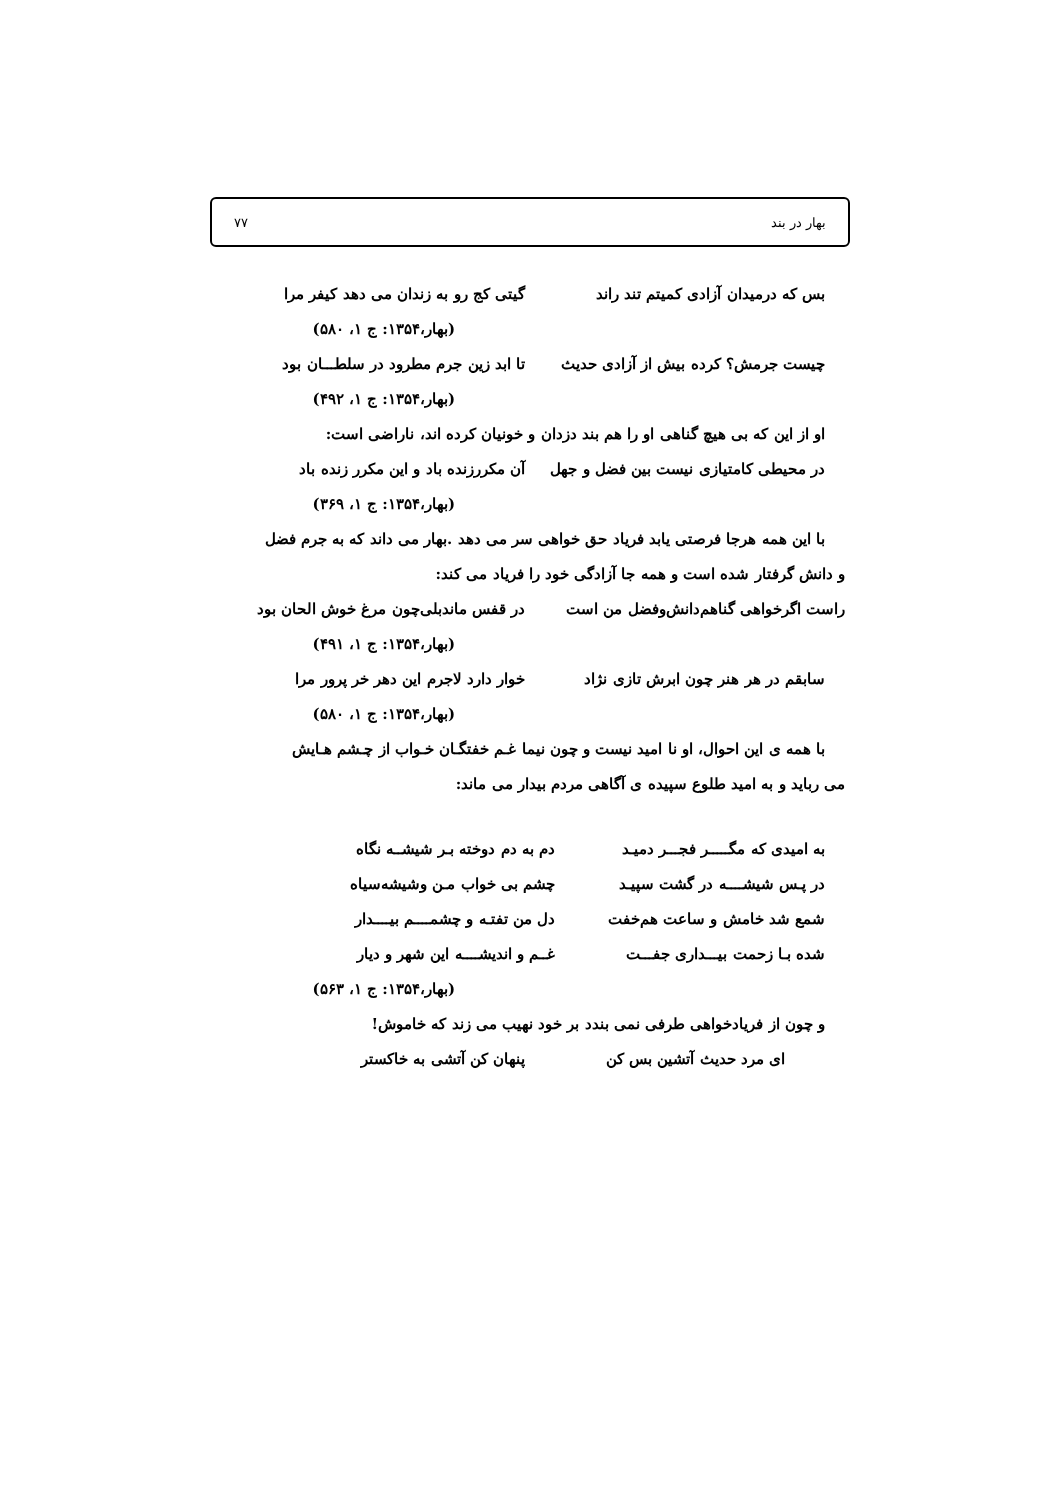بهار در بند ۷۷
بس که درمیدان آزادی کمیتم تند راند گیتی کج رو به زندان می دهد کیفر مرا
(بهار،۱۳۵۴: ج ۱، ۵۸۰)
چیست جرمش؟ کرده بیش از آزادی حدیث تا ابد زین جرم مطرود در سلطـــان بود
(بهار،۱۳۵۴: ج ۱، ۴۹۲)
او از این که بی هیچ گناهی او را هم بند دزدان و خونیان کرده اند، ناراضی است:
در محیطی کامتیازی نیست بین فضل و جهل آن مکررزنده باد و این مکرر زنده باد
(بهار،۱۳۵۴: ج ۱، ۳۶۹)
با این همه هرجا فرصتی یابد فریاد حق خواهی سر می دهد .بهار می داند که به جرم فضل
و دانش گرفتار شده است و همه جا آزادگی خود را فریاد می کند:
راست اگرخواهی گناهم‌دانش‌وفضل من است در قفس ماندبلی‌چون مرغ خوش الحان بود
(بهار،۱۳۵۴: ج ۱، ۴۹۱)
سابقم در هر هنر چون ابرش تازی نژاد خوار دارد لاجرم این دهر خر پرور مرا
(بهار،۱۳۵۴: ج ۱، ۵۸۰)
با همه ی این احوال، او نا امید نیست و چون نیما غـم خفتگـان خـواب از چـشم هـایش
می رباید و به امید طلوع سپیده ی آگاهی مردم بیدار می ماند:
به امیدی که مگـــــر فجـــر دمیـد دم به دم دوخته بـر شیشــه نگاه
در پـس شیشــــه در گشت سپیـد چشم بی خواب مـن وشیشه‌سیاه
شمع شد خامش و ساعت هم‌خفت دل من تفتـه و چشمــــم بیــــدار
شده بـا زحمت بیـــداری جفـــت غــم و اندیشــــه این شهر و دیار
(بهار،۱۳۵۴: ج ۱، ۵۶۳)
و چون از فریادخواهی طرفی نمی بندد بر خود نهیب می زند که خاموش!
ای مرد حدیث آتشین بس کن پنهان کن آتشی به خاکستر